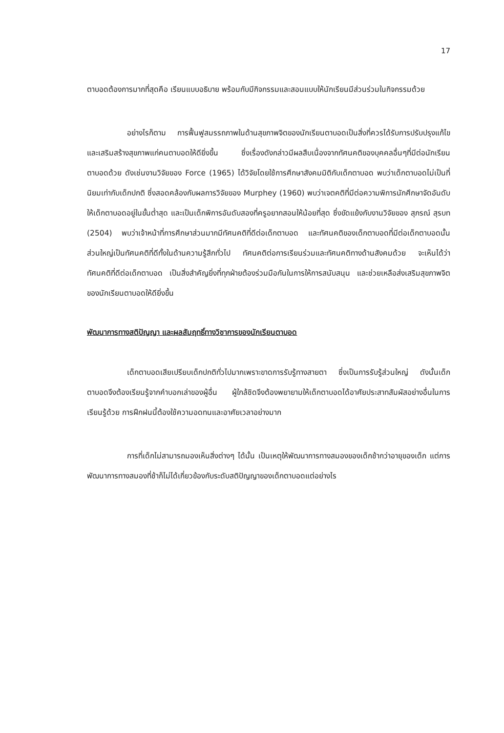17
ตาบอดต้องการมากที่สุดคือ เรียนแบบอธิบาย พร้อมกับมีกิจกรรมและสอนแบบให้นักเรียนมีส่วนร่วมในกิจกรรมด้วย
อย่างไรก็ตาม การฟื้นฟูสมรรถภาพในด้านสุขภาพจิตของนักเรียนตาบอดเป็นสิ่งที่ควรได้รับการปรับปรุงแก้ไข และเสริมสร้างสุขภาพแก่คนตาบอดให้ดียิ่งขึ้น ซึ่งเรื่องดังกล่าวมีผลสืบเนื่องจากทัศนคติของบุคคลอื่นๆที่มีต่อนักเรียนตาบอดด้วย ดังเช่นงานวิจัยของ Force (1965) ได้วิจัยโดยใช้การศึกษาสังคมมิติกับเด็กตาบอด พบว่าเด็กตาบอดไม่เป็นที่นิยมเท่ากับเด็กปกติ ซึ่งสอดคล้องกับผลการวิจัยของ Murphey (1960) พบว่าเจตคติที่มีต่อความพิการนักศึกษาจัดอันดับให้เด็กตาบอดอยู่ในขั้นต่ำสุด และเป็นเด็กพิการอันดับสองที่ครูอยากสอนให้น้อยที่สุด ซึ่งขัดแย้งกับงานวิจัยของ สุภรณ์ สุรบท (2504) พบว่าเจ้าหน้าที่การศึกษาส่วนมากมีทัศนคติที่ดีต่อเด็กตาบอด และทัศนคติของเด็กตาบอดที่มีต่อเด็กตาบอดนั้น ส่วนใหญ่เป็นทัศนคติที่ดีทั้งในด้านความรู้สึกทั่วไป ทัศนคติต่อการเรียนร่วมและทัศนคติทางด้านสังคมด้วย จะเห็นได้ว่าทัศนคติที่ดีต่อเด็กตาบอด เป็นสิ่งสำคัญยิ่งที่ทุกฝ่ายต้องร่วมมือกันในการให้การสนับสนุน และช่วยเหลือส่งเสริมสุขภาพจิตของนักเรียนตาบอดให้ดียิ่งขึ้น
พัฒนาการทางสติปัญญา และผลสัมฤทธิ์ทางวิชาการของนักเรียนตาบอด
เด็กตาบอดเสียเปรียบเด็กปกติทั่วไปมากเพราะขาดการรับรู้ทางสายตา ซึ่งเป็นการรับรู้ส่วนใหญ่ ดังนั้นเด็กตาบอดจึงต้องเรียนรู้จากคำบอกเล่าของผู้อื่น ผู้ใกล้ชิดจึงต้องพยายามให้เด็กตาบอดได้อาศัยประสาทสัมผัสอย่างอื่นในการเรียนรู้ด้วย การฝึกฝนนี้ต้องใช้ความอดทนและอาศัยเวลาอย่างมาก
การที่เด็กไม่สามารถมองเห็นสิ่งต่างๆ ได้นั้น เป็นเหตุให้พัฒนาการทางสมองของเด็กช้ากว่าอายุของเด็ก แต่การพัฒนาการทางสมองที่ช้าก็ไม่ได้เกี่ยวข้องกับระดับสติปัญญาของเด็กตาบอดแต่อย่างไร